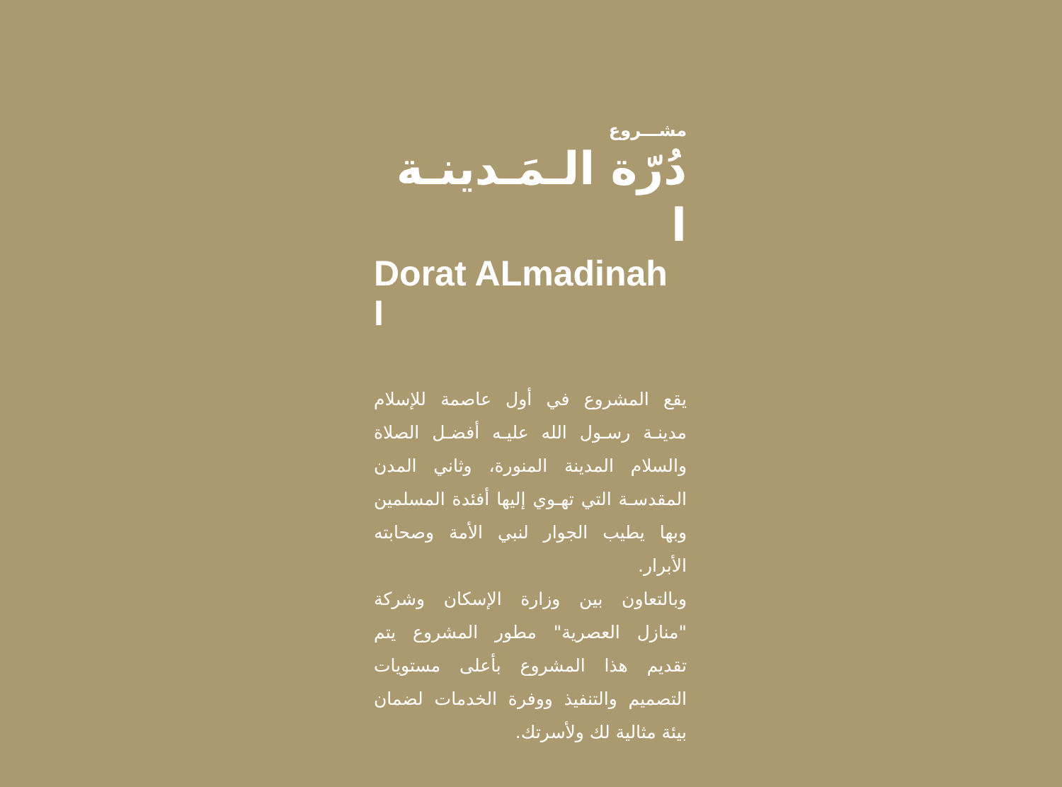مشـــروع
دُرّة الـمَـدينـة ا
Dorat ALmadinah I
يقع المشروع في أول عاصمة للإسلام مدينـة رسـول الله عليـه أفضـل الصلاة والسلام المدينة المنورة، وثاني المدن المقدسـة التي تهـوي إليها أفئدة المسلمين وبها يطيب الجوار لنبي الأمة وصحابته الأبرار.
وبالتعاون بين وزارة الإسكان وشركة "منازل العصرية" مطور المشروع يتم تقديم هذا المشروع بأعلى مستويات التصميم والتنفيذ ووفرة الخدمات لضمان بيئة مثالية لك ولأسرتك.